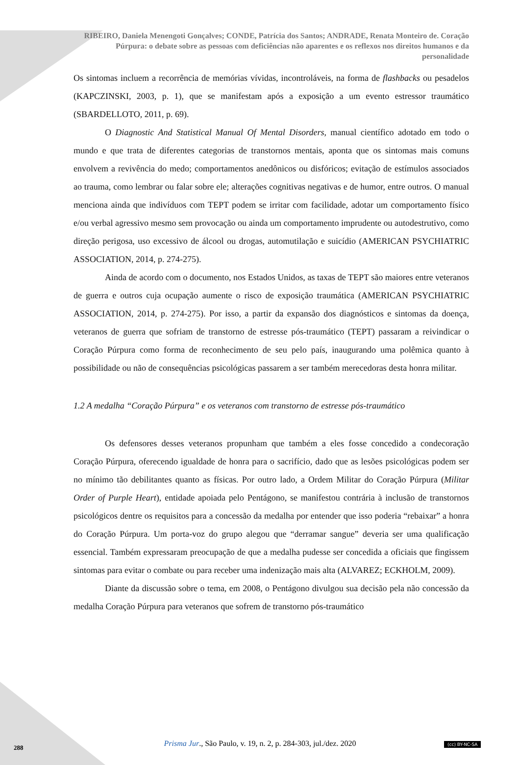RIBEIRO, Daniela Menengoti Gonçalves; CONDE, Patrícia dos Santos; ANDRADE, Renata Monteiro de. Coração Púrpura: o debate sobre as pessoas com deficiências não aparentes e os reflexos nos direitos humanos e da personalidade
Os sintomas incluem a recorrência de memórias vívidas, incontroláveis, na forma de flashbacks ou pesadelos (KAPCZINSKI, 2003, p. 1), que se manifestam após a exposição a um evento estressor traumático (SBARDELLOTO, 2011, p. 69).
O Diagnostic And Statistical Manual Of Mental Disorders, manual científico adotado em todo o mundo e que trata de diferentes categorias de transtornos mentais, aponta que os sintomas mais comuns envolvem a revivência do medo; comportamentos anedônicos ou disfóricos; evitação de estímulos associados ao trauma, como lembrar ou falar sobre ele; alterações cognitivas negativas e de humor, entre outros. O manual menciona ainda que indivíduos com TEPT podem se irritar com facilidade, adotar um comportamento físico e/ou verbal agressivo mesmo sem provocação ou ainda um comportamento imprudente ou autodestrutivo, como direção perigosa, uso excessivo de álcool ou drogas, automutilação e suicídio (AMERICAN PSYCHIATRIC ASSOCIATION, 2014, p. 274-275).
Ainda de acordo com o documento, nos Estados Unidos, as taxas de TEPT são maiores entre veteranos de guerra e outros cuja ocupação aumente o risco de exposição traumática (AMERICAN PSYCHIATRIC ASSOCIATION, 2014, p. 274-275). Por isso, a partir da expansão dos diagnósticos e sintomas da doença, veteranos de guerra que sofriam de transtorno de estresse pós-traumático (TEPT) passaram a reivindicar o Coração Púrpura como forma de reconhecimento de seu pelo país, inaugurando uma polêmica quanto à possibilidade ou não de consequências psicológicas passarem a ser também merecedoras desta honra militar.
1.2 A medalha “Coração Púrpura” e os veteranos com transtorno de estresse pós-traumático
Os defensores desses veteranos propunham que também a eles fosse concedido a condecoração Coração Púrpura, oferecendo igualdade de honra para o sacrifício, dado que as lesões psicológicas podem ser no mínimo tão debilitantes quanto as físicas. Por outro lado, a Ordem Militar do Coração Púrpura (Militar Order of Purple Heart), entidade apoiada pelo Pentágono, se manifestou contrária à inclusão de transtornos psicológicos dentre os requisitos para a concessão da medalha por entender que isso poderia “rebaixar” a honra do Coração Púrpura. Um porta-voz do grupo alegou que “derramar sangue” deveria ser uma qualificação essencial. Também expressaram preocupação de que a medalha pudesse ser concedida a oficiais que fingissem sintomas para evitar o combate ou para receber uma indenização mais alta (ALVAREZ; ECKHOLM, 2009).
Diante da discussão sobre o tema, em 2008, o Pentágono divulgou sua decisão pela não concessão da medalha Coração Púrpura para veteranos que sofrem de transtorno pós-traumático
Prisma Jur., São Paulo, v. 19, n. 2, p. 284-303, jul./dez. 2020 288
(cc) BY-NC-SA